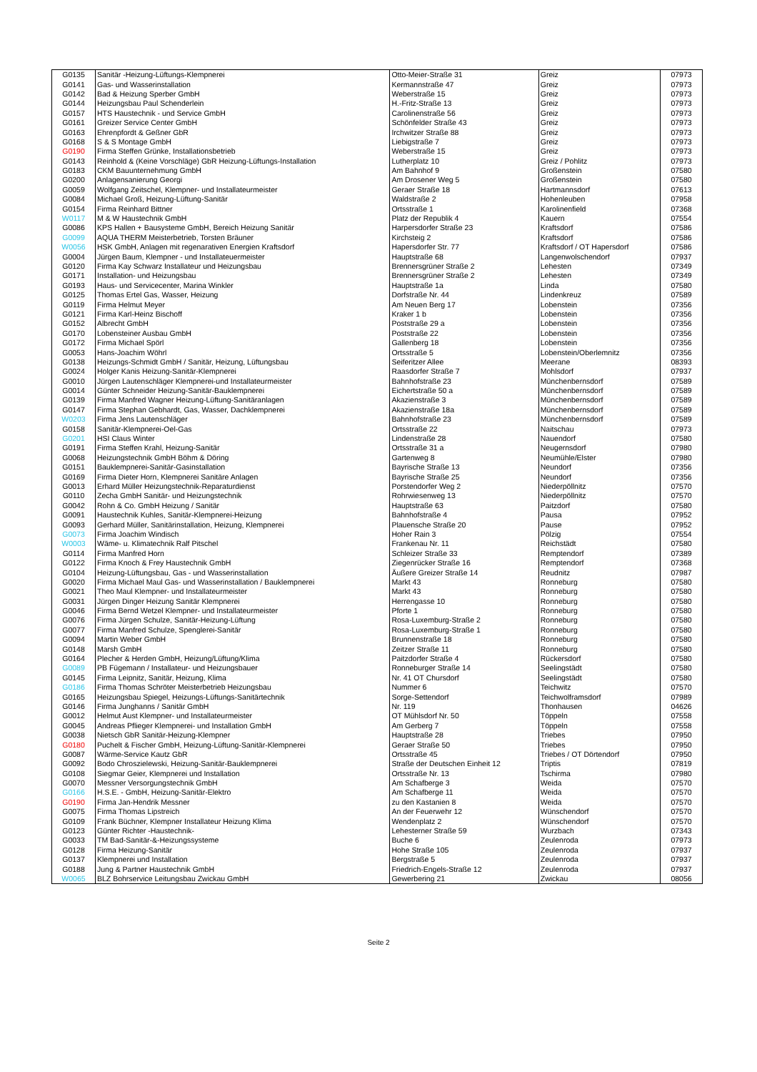| G0135 | Sanitär -Heizung-Lüftungs-Klempnerei | Otto-Meier-Straße 31 | Greiz | 07973 |
| G0141 | Gas- und Wasserinstallation | Kermannstraße 47 | Greiz | 07973 |
| G0142 | Bad & Heizung Sperber GmbH | Weberstraße 15 | Greiz | 07973 |
| G0144 | Heizungsbau Paul Schenderlein | H.-Fritz-Straße 13 | Greiz | 07973 |
| G0157 | HTS Haustechnik - und Service GmbH | Carolinenstraße 56 | Greiz | 07973 |
| G0161 | Greizer Service Center GmbH | Schönfelder Straße 43 | Greiz | 07973 |
| G0163 | Ehrenpfordt & Geßner GbR | Irchwitzer Straße 88 | Greiz | 07973 |
| G0168 | S & S Montage GmbH | Liebigstraße 7 | Greiz | 07973 |
| G0190 | Firma Steffen Grünke, Installationsbetrieb | Weberstraße 15 | Greiz | 07973 |
| G0143 | Reinhold & (Keine Vorschläge) GbR Heizung-Lüftungs-Installation | Lutherplatz 10 | Greiz / Pohlitz | 07973 |
| G0183 | CKM Bauunternehmung GmbH | Am Bahnhof 9 | Großenstein | 07580 |
| G0200 | Anlagensanierung Georgi | Am Drosener Weg 5 | Großenstein | 07580 |
| G0059 | Wolfgang Zeitschel, Klempner- und Installateurmeister | Geraer Straße 18 | Hartmannsdorf | 07613 |
| G0084 | Michael Groß, Heizung-Lüftung-Sanitär | Waldstraße 2 | Hohenleuben | 07958 |
| G0154 | Firma Reinhard Bittner | Ortsstraße 1 | Karolinenfield | 07368 |
| W0117 | M & W Haustechnik GmbH | Platz der Republik 4 | Kauern | 07554 |
| G0086 | KPS Hallen + Bausysteme GmbH, Bereich Heizung Sanitär | Harpersdorfer Straße 23 | Kraftsdorf | 07586 |
| G0099 | AQUA THERM Meisterbetrieb, Torsten Bräuner | Kirchsteig 2 | Kraftsdorf | 07586 |
| W0056 | HSK GmbH, Anlagen mit regenarativen Energien Kraftsdorf | Hapersdorfer Str. 77 | Kraftsdorf / OT Hapersdorf | 07586 |
| G0004 | Jürgen Baum, Klempner - und Installateuermeister | Hauptstraße 68 | Langenwolschendorf | 07937 |
| G0120 | Firma Kay Schwarz Installateur und Heizungsbau | Brennersgrüner Straße 2 | Lehesten | 07349 |
| G0171 | Installation- und Heizungsbau | Brennersgrüner Straße 2 | Lehesten | 07349 |
| G0193 | Haus- und Servicecenter, Marina Winkler | Hauptstraße 1a | Linda | 07580 |
| G0125 | Thomas Ertel Gas, Wasser, Heizung | Dorfstraße Nr. 44 | Lindenkreuz | 07589 |
| G0119 | Firma Helmut Meyer | Am Neuen Berg 17 | Lobenstein | 07356 |
| G0121 | Firma Karl-Heinz Bischoff | Kraker 1 b | Lobenstein | 07356 |
| G0152 | Albrecht GmbH | Poststraße 29 a | Lobenstein | 07356 |
| G0170 | Lobensteiner Ausbau GmbH | Poststraße 22 | Lobenstein | 07356 |
| G0172 | Firma Michael Spörl | Gallenberg 18 | Lobenstein | 07356 |
| G0053 | Hans-Joachim Wöhrl | Ortsstraße 5 | Lobenstein/Oberlemnitz | 07356 |
| G0138 | Heizungs-Schmidt GmbH / Sanitär, Heizung, Lüftungsbau | Seiferitzer Allee | Meerane | 08393 |
| G0024 | Holger Kanis Heizung-Sanitär-Klempnerei | Raasdorfer Straße 7 | Mohlsdorf | 07937 |
| G0010 | Jürgen Lautenschläger Klempnerei-und Installateurmeister | Bahnhofstraße 23 | Münchenbernsdorf | 07589 |
| G0014 | Günter Schneider Heizung-Sanitär-Bauklempnerei | Eichertstraße 50 a | Münchenbernsdorf | 07589 |
| G0139 | Firma Manfred Wagner Heizung-Lüftung-Sanitäranlagen | Akazienstraße 3 | Münchenbernsdorf | 07589 |
| G0147 | Firma Stephan Gebhardt, Gas, Wasser, Dachklempnerei | Akazienstraße 18a | Münchenbernsdorf | 07589 |
| W0203 | Firma Jens Lautenschläger | Bahnhofstraße 23 | Münchenbernsdorf | 07589 |
| G0158 | Sanitär-Klempnerei-Oel-Gas | Ortsstraße 22 | Naitschau | 07973 |
| G0201 | HSI Claus Winter | Lindenstraße 28 | Nauendorf | 07580 |
| G0191 | Firma Steffen Krahl, Heizung-Sanitär | Ortsstraße 31 a | Neugernsdorf | 07980 |
| G0068 | Heizungstechnik GmbH Böhm & Döring | Gartenweg 8 | Neumühle/Elster | 07980 |
| G0151 | Bauklempnerei-Sanitär-Gasinstallation | Bayrische Straße 13 | Neundorf | 07356 |
| G0169 | Firma Dieter Horn, Klempnerei Sanitäre Anlagen | Bayrische Straße 25 | Neundorf | 07356 |
| G0013 | Erhard Müller Heizungstechnik-Reparaturdienst | Porstendorfer Weg 2 | Niederpöllnitz | 07570 |
| G0110 | Zecha GmbH Sanitär- und Heizungstechnik | Rohrwiesenweg 13 | Niederpöllnitz | 07570 |
| G0042 | Rohn & Co. GmbH Heizung / Sanitär | Hauptstraße 63 | Paitzdorf | 07580 |
| G0091 | Haustechnik Kuhles, Sanitär-Klempnerei-Heizung | Bahnhofstraße 4 | Pausa | 07952 |
| G0093 | Gerhard Müller, Sanitärinstallation, Heizung, Klempnerei | Plauensche Straße 20 | Pause | 07952 |
| G0073 | Firma Joachim Windisch | Hoher Rain 3 | Pölzig | 07554 |
| W0003 | Wäme- u. Klimatechnik Ralf Pitschel | Frankenau Nr. 11 | Reichstädt | 07580 |
| G0114 | Firma Manfred Horn | Schleizer Straße 33 | Remptendorf | 07389 |
| G0122 | Firma Knoch & Frey Haustechnik GmbH | Ziegenrücker Straße 16 | Remptendorf | 07368 |
| G0104 | Heizung-Lüftungsbau, Gas - und Wasserinstallation | Äußere Greizer Straße 14 | Reudnitz | 07987 |
| G0020 | Firma Michael Maul Gas- und Wasserinstallation / Bauklempnerei | Markt 43 | Ronneburg | 07580 |
| G0021 | Theo Maul Klempner- und Installateurmeister | Markt 43 | Ronneburg | 07580 |
| G0031 | Jürgen Dinger Heizung Sanitär Klempnerei | Herrengasse 10 | Ronneburg | 07580 |
| G0046 | Firma Bernd Wetzel Klempner- und Installateurmeister | Pforte 1 | Ronneburg | 07580 |
| G0076 | Firma Jürgen Schulze, Sanitär-Heizung-Lüftung | Rosa-Luxemburg-Straße 2 | Ronneburg | 07580 |
| G0077 | Firma Manfred Schulze, Spenglerei-Sanitär | Rosa-Luxemburg-Straße 1 | Ronneburg | 07580 |
| G0094 | Martin Weber GmbH | Brunnenstraße 18 | Ronneburg | 07580 |
| G0148 | Marsh GmbH | Zeitzer Straße 11 | Ronneburg | 07580 |
| G0164 | Plecher & Herden GmbH, Heizung/Lüftung/Klima | Paitzdorfer Straße 4 | Rückersdorf | 07580 |
| G0089 | PB Fügemann / Installateur- und Heizungsbauer | Ronneburger Straße 14 | Seelingstädt | 07580 |
| G0145 | Firma Leipnitz, Sanitär, Heizung, Klima | Nr. 41 OT Chursdorf | Seelingstädt | 07580 |
| G0186 | Firma Thomas Schröter Meisterbetrieb Heizungsbau | Nummer 6 | Teichwitz | 07570 |
| G0165 | Heizungsbau Spiegel, Heizungs-Lüftungs-Sanitärtechnik | Sorge-Settendorf | Teichwolframsdorf | 07989 |
| G0146 | Firma Junghanns / Sanitär GmbH | Nr. 119 | Thonhausen | 04626 |
| G0012 | Helmut Aust Klempner- und Installateurmeister | OT Mühlsdorf Nr. 50 | Töppeln | 07558 |
| G0045 | Andreas Pflieger Klempnerei- und Installation GmbH | Am Gerberg 7 | Töppeln | 07558 |
| G0038 | Nietsch GbR Sanitär-Heizung-Klempner | Hauptstraße 28 | Triebes | 07950 |
| G0180 | Puchelt & Fischer GmbH, Heizung-Lüftung-Sanitär-Klempnerei | Geraer Straße 50 | Triebes | 07950 |
| G0087 | Wärme-Service Kautz GbR | Ortsstraße 45 | Triebes / OT Dörtendorf | 07950 |
| G0092 | Bodo Chroszielewski, Heizung-Sanitär-Bauklempnerei | Straße der Deutschen Einheit 12 | Triptis | 07819 |
| G0108 | Siegmar Geier, Klempnerei und Installation | Ortsstraße Nr. 13 | Tschirma | 07980 |
| G0070 | Messner Versorgungstechnik GmbH | Am Schafberge 3 | Weida | 07570 |
| G0166 | H.S.E. - GmbH, Heizung-Sanitär-Elektro | Am Schafberge 11 | Weida | 07570 |
| G0190 | Firma Jan-Hendrik Messner | zu den Kastanien 8 | Weida | 07570 |
| G0075 | Firma Thomas Lipstreich | An der Feuerwehr 12 | Wünschendorf | 07570 |
| G0109 | Frank Büchner, Klempner Installateur Heizung Klima | Wendenplatz 2 | Wünschendorf | 07570 |
| G0123 | Günter Richter -Haustechnik- | Lehesterner Straße 59 | Wurzbach | 07343 |
| G0033 | TM Bad-Sanitär-&-Heizungssysteme | Buche 6 | Zeulenroda | 07973 |
| G0128 | Firma Heizung-Sanitär | Hohe Straße 105 | Zeulenroda | 07937 |
| G0137 | Klempnerei und Installation | Bergstraße 5 | Zeulenroda | 07937 |
| G0188 | Jung & Partner Haustechnik GmbH | Friedrich-Engels-Straße 12 | Zeulenroda | 07937 |
| W0065 | BLZ Bohrservice Leitungsbau Zwickau GmbH | Gewerbering 21 | Zwickau | 08056 |
Seite 2